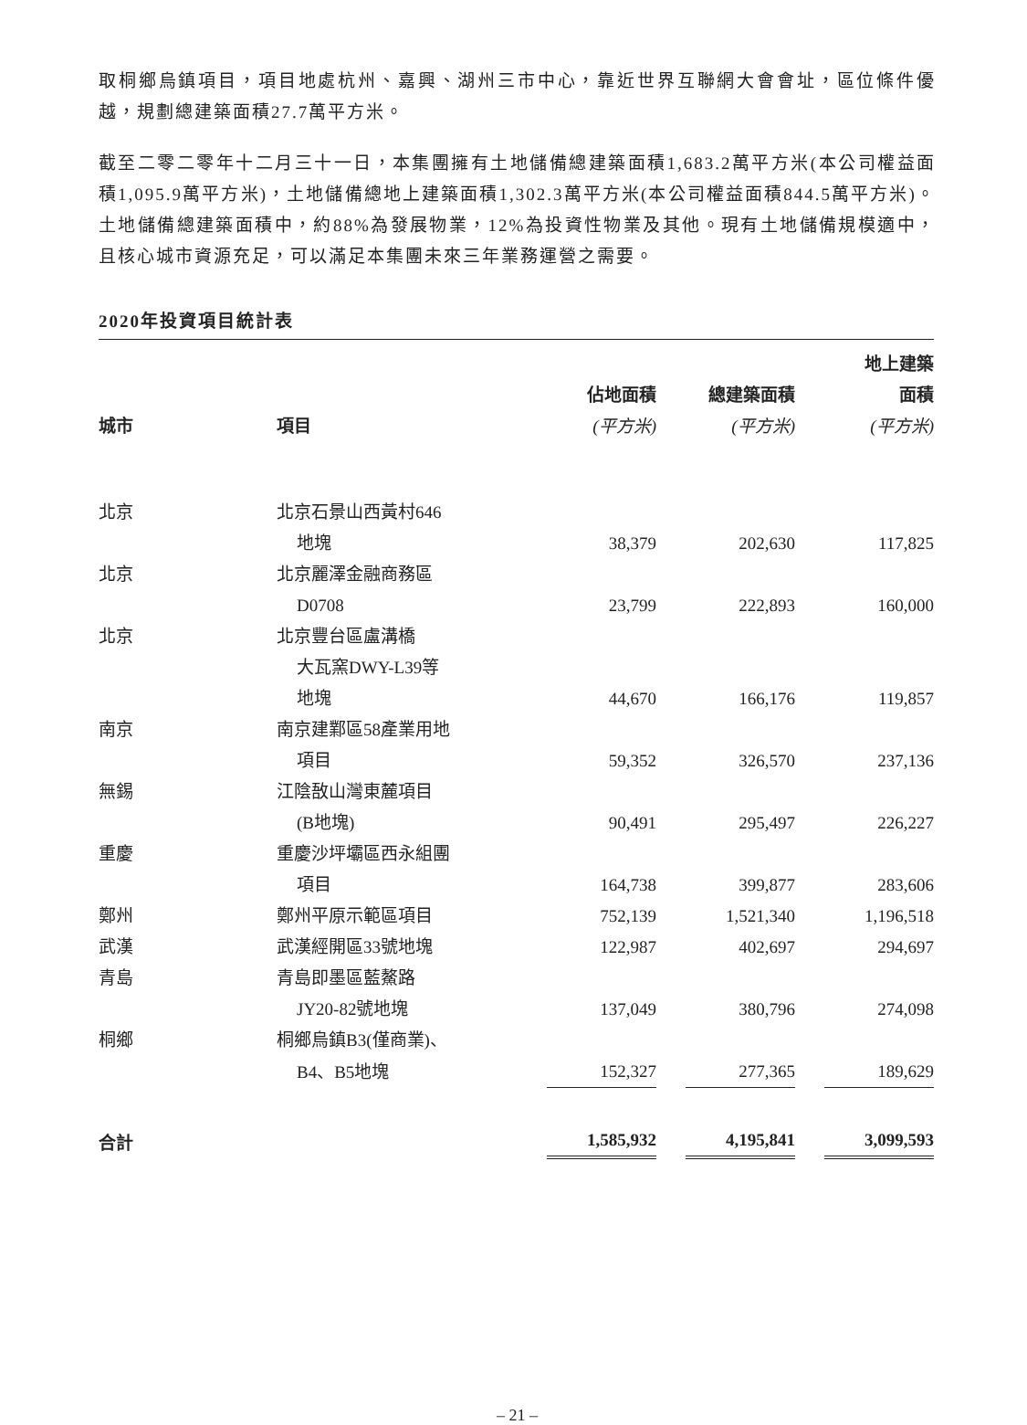取桐鄉烏鎮項目，項目地處杭州、嘉興、湖州三市中心，靠近世界互聯網大會會址，區位條件優越，規劃總建築面積27.7萬平方米。
截至二零二零年十二月三十一日，本集團擁有土地儲備總建築面積1,683.2萬平方米(本公司權益面積1,095.9萬平方米)，土地儲備總地上建築面積1,302.3萬平方米(本公司權益面積844.5萬平方米)。土地儲備總建築面積中，約88%為發展物業，12%為投資性物業及其他。現有土地儲備規模適中，且核心城市資源充足，可以滿足本集團未來三年業務運營之需要。
2020年投資項目統計表
| | | | | 地上建築 |
| --- | --- | --- | --- | --- |
| | | 佔地面積 | 總建築面積 | 面積 |
| 城市 | 項目 | (平方米) | (平方米) | (平方米) |
| 北京 | 北京石景山西黃村646 | | | |
| | 地塊 | 38,379 | 202,630 | 117,825 |
| 北京 | 北京麗澤金融商務區 | | | |
| | D0708 | 23,799 | 222,893 | 160,000 |
| 北京 | 北京豐台區盧溝橋 | | | |
| | 大瓦窯DWY-L39等 | | | |
| | 地塊 | 44,670 | 166,176 | 119,857 |
| 南京 | 南京建鄴區58產業用地 | | | |
| | 項目 | 59,352 | 326,570 | 237,136 |
| 無錫 | 江陰敔山灣東麓項目 | | | |
| | (B地塊) | 90,491 | 295,497 | 226,227 |
| 重慶 | 重慶沙坪壩區西永組團 | | | |
| | 項目 | 164,738 | 399,877 | 283,606 |
| 鄭州 | 鄭州平原示範區項目 | 752,139 | 1,521,340 | 1,196,518 |
| 武漢 | 武漢經開區33號地塊 | 122,987 | 402,697 | 294,697 |
| 青島 | 青島即墨區藍鰲路 | | | |
| | JY20-82號地塊 | 137,049 | 380,796 | 274,098 |
| 桐鄉 | 桐鄉烏鎮B3(僅商業)、 | | | |
| | B4、B5地塊 | 152,327 | 277,365 | 189,629 |
| 合計 | | 1,585,932 | 4,195,841 | 3,099,593 |
– 21 –